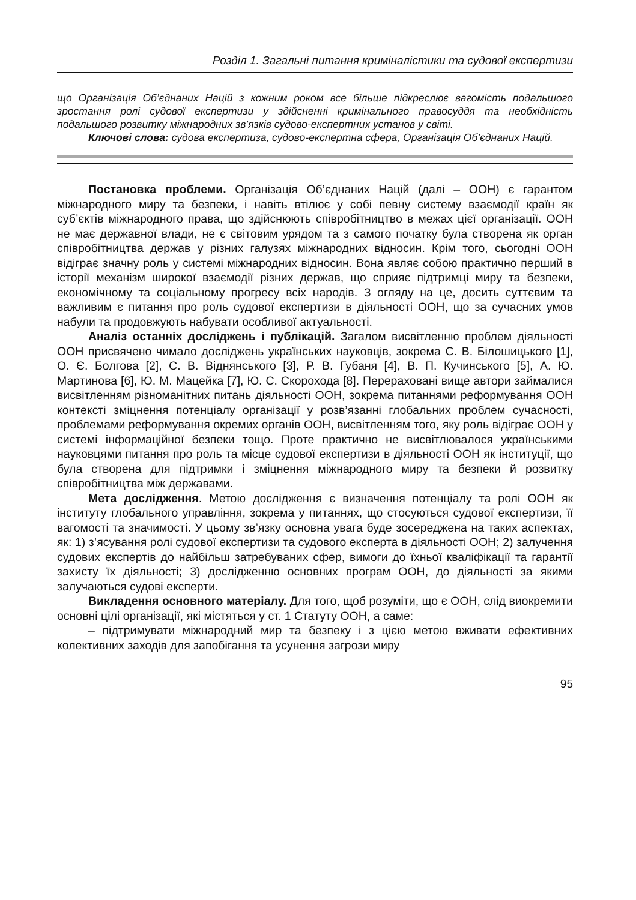Розділ 1. Загальні питання криміналістики та судової експертизи
що Організація Об’єднаних Націй з кожним роком все більше підкреслює вагомість подальшого зростання ролі судової експертизи у здійсненні кримінального правосуддя та необхідність подальшого розвитку міжнародних зв’язків судово-експертних установ у світі.
Ключові слова: судова експертиза, судово-експертна сфера, Організація Об’єднаних Націй.
Постановка проблеми. Організація Об’єднаних Націй (далі – ООН) є гарантом міжнародного миру та безпеки, і навіть втілює у собі певну систему взаємодії країн як суб’єктів міжнародного права, що здійснюють співробітництво в межах цієї організації. ООН не має державної влади, не є світовим урядом та з самого початку була створена як орган співробітництва держав у різних галузях міжнародних відносин. Крім того, сьогодні ООН відіграє значну роль у системі міжнародних відносин. Вона являє собою практично перший в історії механізм широкої взаємодії різних держав, що сприяє підтримці миру та безпеки, економічному та соціальному прогресу всіх народів. З огляду на це, досить суттєвим та важливим є питання про роль судової експертизи в діяльності ООН, що за сучасних умов набули та продовжують набувати особливої актуальності.
Аналіз останніх досліджень і публікацій. Загалом висвітленню проблем діяльності ООН присвячено чимало досліджень українських науковців, зокрема С. В. Білошицького [1], О. Є. Болгова [2], С. В. Віднянського [3], Р. В. Губаня [4], В. П. Кучинського [5], А. Ю. Мартинова [6], Ю. М. Мацейка [7], Ю. С. Скорохода [8]. Перераховані вище автори займалися висвітленням різноманітних питань діяльності ООН, зокрема питаннями реформування ООН контексті зміцнення потенціалу організації у розв’язанні глобальних проблем сучасності, проблемами реформування окремих органів ООН, висвітленням того, яку роль відіграє ООН у системі інформаційної безпеки тощо. Проте практично не висвітлювалося українськими науковцями питання про роль та місце судової експертизи в діяльності ООН як інституції, що була створена для підтримки і зміцнення міжнародного миру та безпеки й розвитку співробітництва між державами.
Мета дослідження. Метою дослідження є визначення потенціалу та ролі ООН як інституту глобального управління, зокрема у питаннях, що стосуються судової експертизи, її вагомості та значимості. У цьому зв’язку основна увага буде зосереджена на таких аспектах, як: 1) з’ясування ролі судової експертизи та судового експерта в діяльності ООН; 2) залучення судових експертів до найбільш затребуваних сфер, вимоги до їхньої кваліфікації та гарантії захисту їх діяльності; 3) дослідженню основних програм ООН, до діяльності за якими залучаються судові експерти.
Викладення основного матеріалу. Для того, щоб розуміти, що є ООН, слід виокремити основні цілі організації, які містяться у ст. 1 Статуту ООН, а саме:
– підтримувати міжнародний мир та безпеку і з цією метою вживати ефективних колективних заходів для запобігання та усунення загрози миру
95